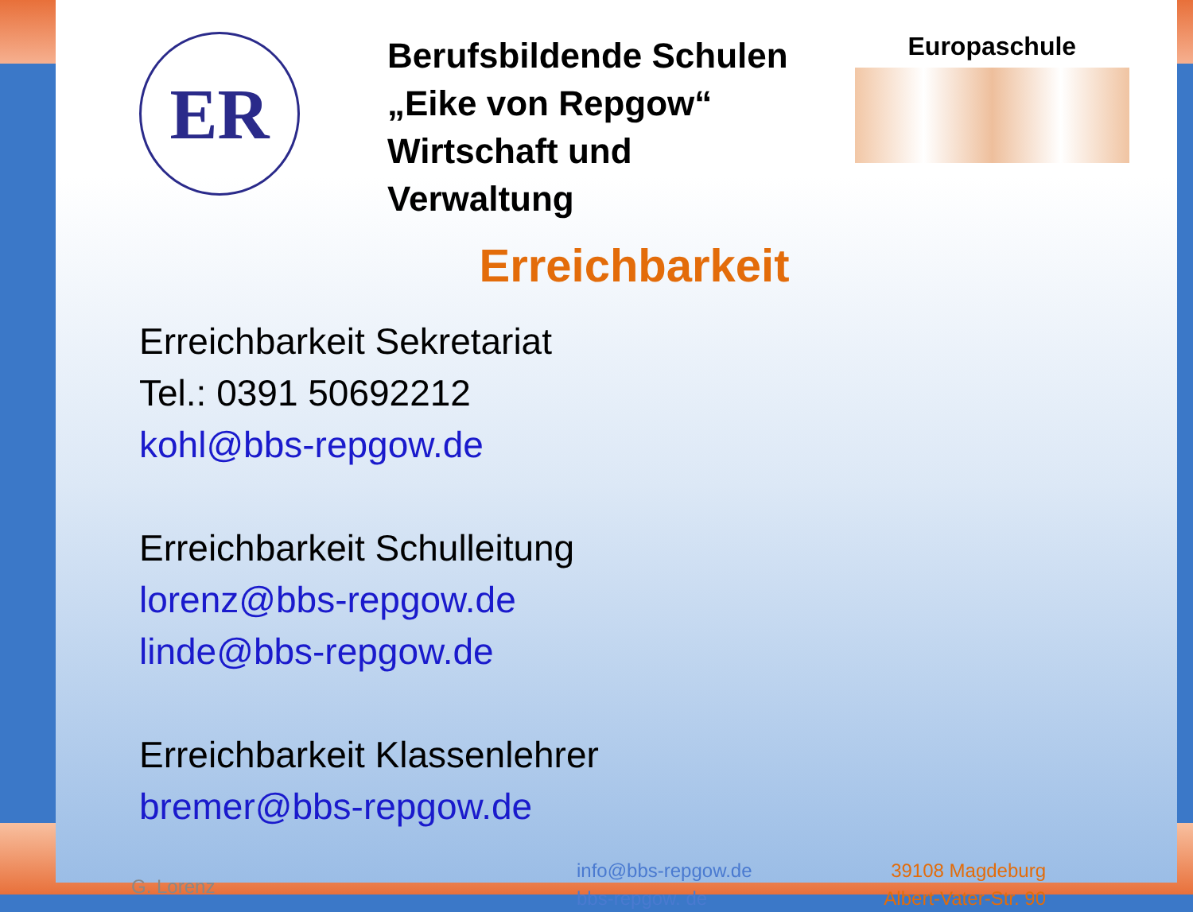ER
Berufsbildende Schulen
„Eike von Repgow“
Wirtschaft und Verwaltung
Europaschule
Erreichbarkeit
Erreichbarkeit Sekretariat
Tel.: 0391 50692212
kohl@bbs-repgow.de
Erreichbarkeit Schulleitung
lorenz@bbs-repgow.de
linde@bbs-repgow.de
Erreichbarkeit Klassenlehrer
bremer@bbs-repgow.de
G. Lorenz
info@bbs-repgow.de
bbs-repgow. de
39108 Magdeburg
Albert-Vater-Str. 90